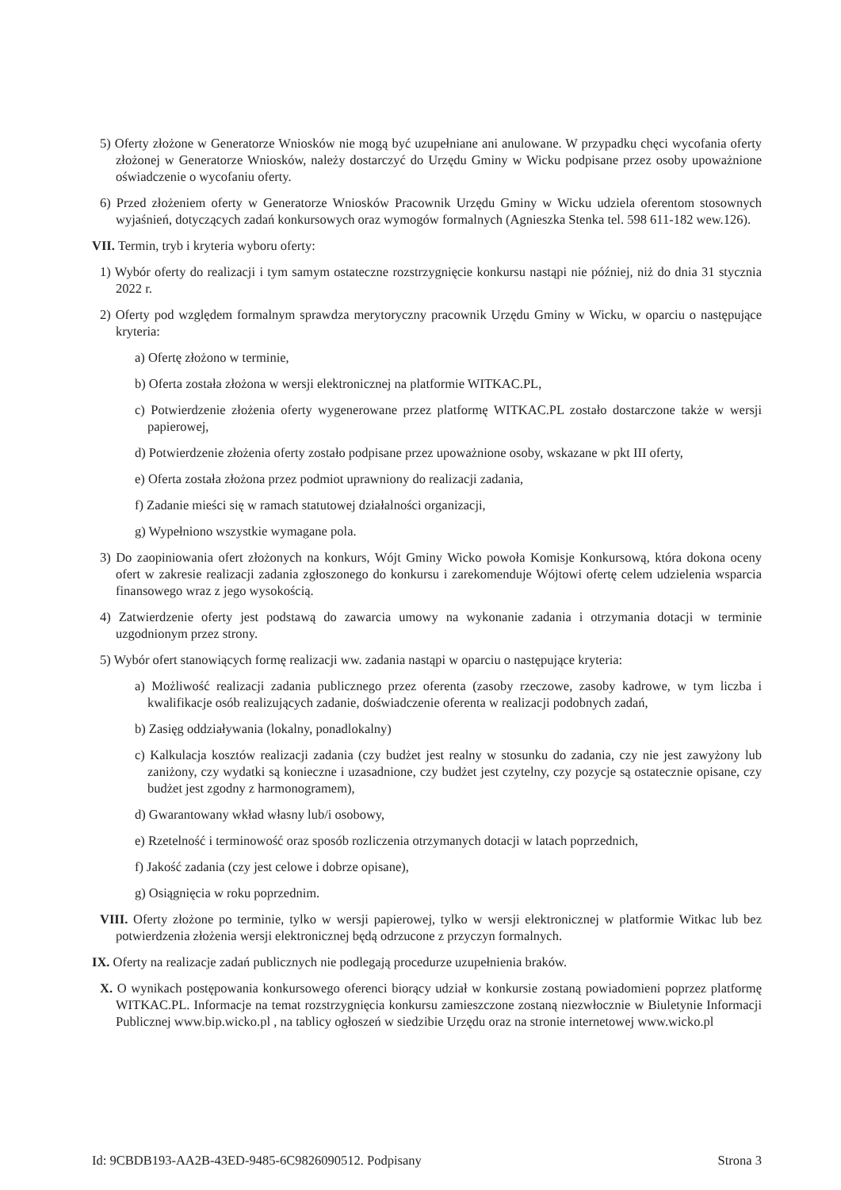5) Oferty złożone w Generatorze Wniosków nie mogą być uzupełniane ani anulowane. W przypadku chęci wycofania oferty złożonej w Generatorze Wniosków, należy dostarczyć do Urzędu Gminy w Wicku podpisane przez osoby upoważnione oświadczenie o wycofaniu oferty.
6) Przed złożeniem oferty w Generatorze Wniosków Pracownik Urzędu Gminy w Wicku udziela oferentom stosownych wyjaśnień, dotyczących zadań konkursowych oraz wymogów formalnych (Agnieszka Stenka tel. 598 611-182 wew.126).
VII. Termin, tryb i kryteria wyboru oferty:
1) Wybór oferty do realizacji i tym samym ostateczne rozstrzygnięcie konkursu nastąpi nie później, niż do dnia 31 stycznia 2022 r.
2) Oferty pod względem formalnym sprawdza merytoryczny pracownik Urzędu Gminy w Wicku, w oparciu o następujące kryteria:
a) Ofertę złożono w terminie,
b) Oferta została złożona w wersji elektronicznej na platformie WITKAC.PL,
c) Potwierdzenie złożenia oferty wygenerowane przez platformę WITKAC.PL zostało dostarczone także w wersji papierowej,
d) Potwierdzenie złożenia oferty zostało podpisane przez upoważnione osoby, wskazane w pkt III oferty,
e) Oferta została złożona przez podmiot uprawniony do realizacji zadania,
f) Zadanie mieści się w ramach statutowej działalności organizacji,
g) Wypełniono wszystkie wymagane pola.
3) Do zaopiniowania ofert złożonych na konkurs, Wójt Gminy Wicko powoła Komisje Konkursową, która dokona oceny ofert w zakresie realizacji zadania zgłoszonego do konkursu i zarekomenduje Wójtowi ofertę celem udzielenia wsparcia finansowego wraz z jego wysokością.
4) Zatwierdzenie oferty jest podstawą do zawarcia umowy na wykonanie zadania i otrzymania dotacji w terminie uzgodnionym przez strony.
5) Wybór ofert stanowiących formę realizacji ww. zadania nastąpi w oparciu o następujące kryteria:
a) Możliwość realizacji zadania publicznego przez oferenta (zasoby rzeczowe, zasoby kadrowe, w tym liczba i kwalifikacje osób realizujących zadanie, doświadczenie oferenta w realizacji podobnych zadań,
b) Zasięg oddziaływania (lokalny, ponadlokalny)
c) Kalkulacja kosztów realizacji zadania (czy budżet jest realny w stosunku do zadania, czy nie jest zawyżony lub zaniżony, czy wydatki są konieczne i uzasadnione, czy budżet jest czytelny, czy pozycje są ostatecznie opisane, czy budżet jest zgodny z harmonogramem),
d) Gwarantowany wkład własny lub/i osobowy,
e) Rzetelność i terminowość oraz sposób rozliczenia otrzymanych dotacji w latach poprzednich,
f) Jakość zadania (czy jest celowe i dobrze opisane),
g) Osiągnięcia w roku poprzednim.
VIII. Oferty złożone po terminie, tylko w wersji papierowej, tylko w wersji elektronicznej w platformie Witkac lub bez potwierdzenia złożenia wersji elektronicznej będą odrzucone z przyczyn formalnych.
IX. Oferty na realizacje zadań publicznych nie podlegają procedurze uzupełnienia braków.
X. O wynikach postępowania konkursowego oferenci biorący udział w konkursie zostaną powiadomieni poprzez platformę WITKAC.PL. Informacje na temat rozstrzygnięcia konkursu zamieszczone zostaną niezwłocznie w Biuletynie Informacji Publicznej www.bip.wicko.pl , na tablicy ogłoszeń w siedzibie Urzędu oraz na stronie internetowej www.wicko.pl
Id: 9CBDB193-AA2B-43ED-9485-6C9826090512. Podpisany Strona 3